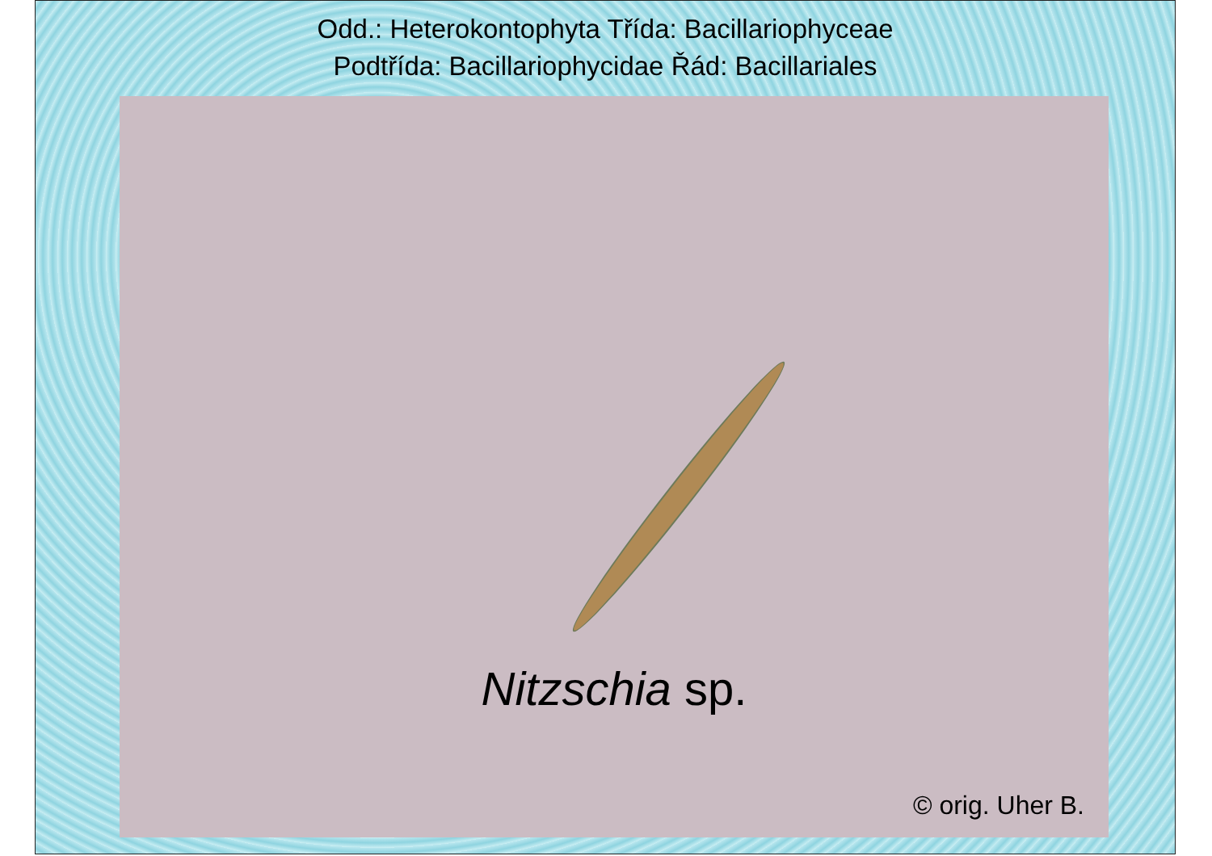Odd.: Heterokontophyta Třída: Bacillariophyceae
Podtřída: Bacillariophycidae Řád: Bacillariales
Nitzschia sp.
© orig. Uher B.